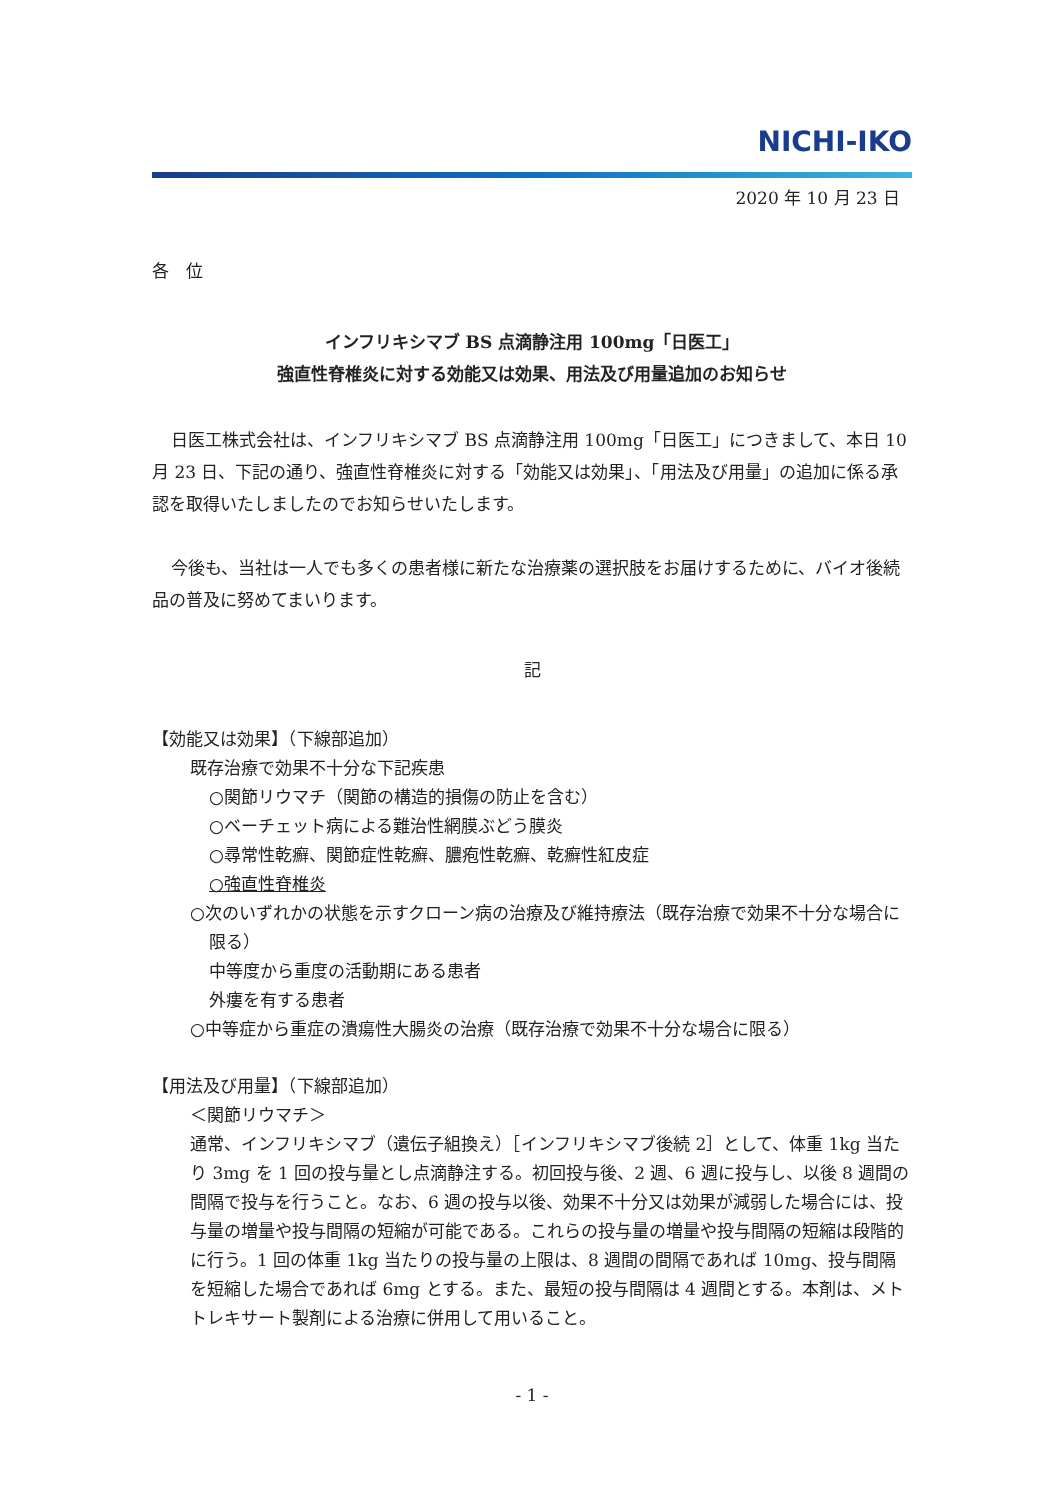NICHI-IKO
2020 年 10 月 23 日
各　位
インフリキシマブ BS 点滴静注用 100mg「日医工」
強直性脊椎炎に対する効能又は効果、用法及び用量追加のお知らせ
日医工株式会社は、インフリキシマブ BS 点滴静注用 100mg「日医工」につきまして、本日 10 月 23 日、下記の通り、強直性脊椎炎に対する「効能又は効果」、「用法及び用量」の追加に係る承認を取得いたしましたのでお知らせいたします。
今後も、当社は一人でも多くの患者様に新たな治療薬の選択肢をお届けするために、バイオ後続品の普及に努めてまいります。
記
【効能又は効果】（下線部追加）
既存治療で効果不十分な下記疾患
○関節リウマチ（関節の構造的損傷の防止を含む）
○ベーチェット病による難治性網膜ぶどう膜炎
○尋常性乾癬、関節症性乾癬、膿疱性乾癬、乾癬性紅皮症
○強直性脊椎炎
○次のいずれかの状態を示すクローン病の治療及び維持療法（既存治療で効果不十分な場合に限る）
中等度から重度の活動期にある患者
外瘻を有する患者
○中等症から重症の潰瘍性大腸炎の治療（既存治療で効果不十分な場合に限る）
【用法及び用量】（下線部追加）
＜関節リウマチ＞
通常、インフリキシマブ（遺伝子組換え）［インフリキシマブ後続 2］として、体重 1kg 当たり 3mg を 1 回の投与量とし点滴静注する。初回投与後、2 週、6 週に投与し、以後 8 週間の間隔で投与を行うこと。なお、6 週の投与以後、効果不十分又は効果が減弱した場合には、投与量の増量や投与間隔の短縮が可能である。これらの投与量の増量や投与間隔の短縮は段階的に行う。1 回の体重 1kg 当たりの投与量の上限は、8 週間の間隔であれば 10mg、投与間隔を短縮した場合であれば 6mg とする。また、最短の投与間隔は 4 週間とする。本剤は、メトトレキサート製剤による治療に併用して用いること。
- 1 -